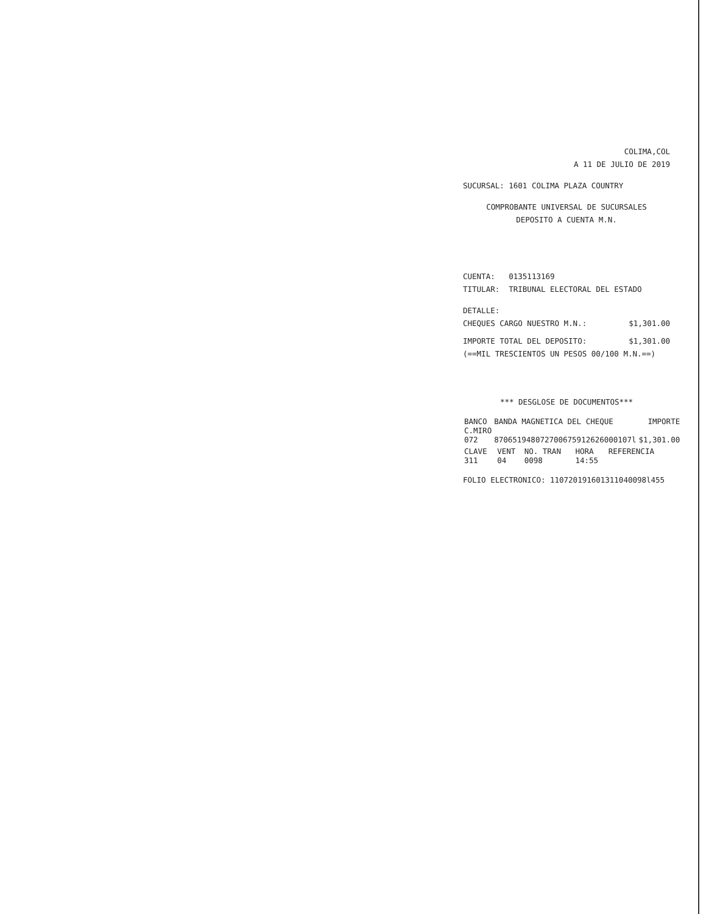COLIMA,COL
A 11 DE JULIO DE 2019
SUCURSAL: 1601 COLIMA PLAZA COUNTRY
COMPROBANTE UNIVERSAL DE SUCURSALES
DEPOSITO A CUENTA M.N.
CUENTA: 0135113169
TITULAR: TRIBUNAL ELECTORAL DEL ESTADO
DETALLE:
CHEQUES CARGO NUESTRO M.N.: $1,301.00
IMPORTE TOTAL DEL DEPOSITO: $1,301.00
(==MIL TRESCIENTOS UN PESOS 00/100 M.N.==)
*** DESGLOSE DE DOCUMENTOS***
| BANCO | BANDA MAGNETICA DEL CHEQUE | IMPORTE |
| --- | --- | --- |
| C.MIRO | | |
| 072 | 870651948072700675912626000107l | $1,301.00 |
| CLAVE | VENT | NO. TRAN | HORA | REFERENCIA |
| --- | --- | --- | --- | --- |
| 311 | 04 | 0098 | 14:55 | |
FOLIO ELECTRONICO: 110720191601311040098l455